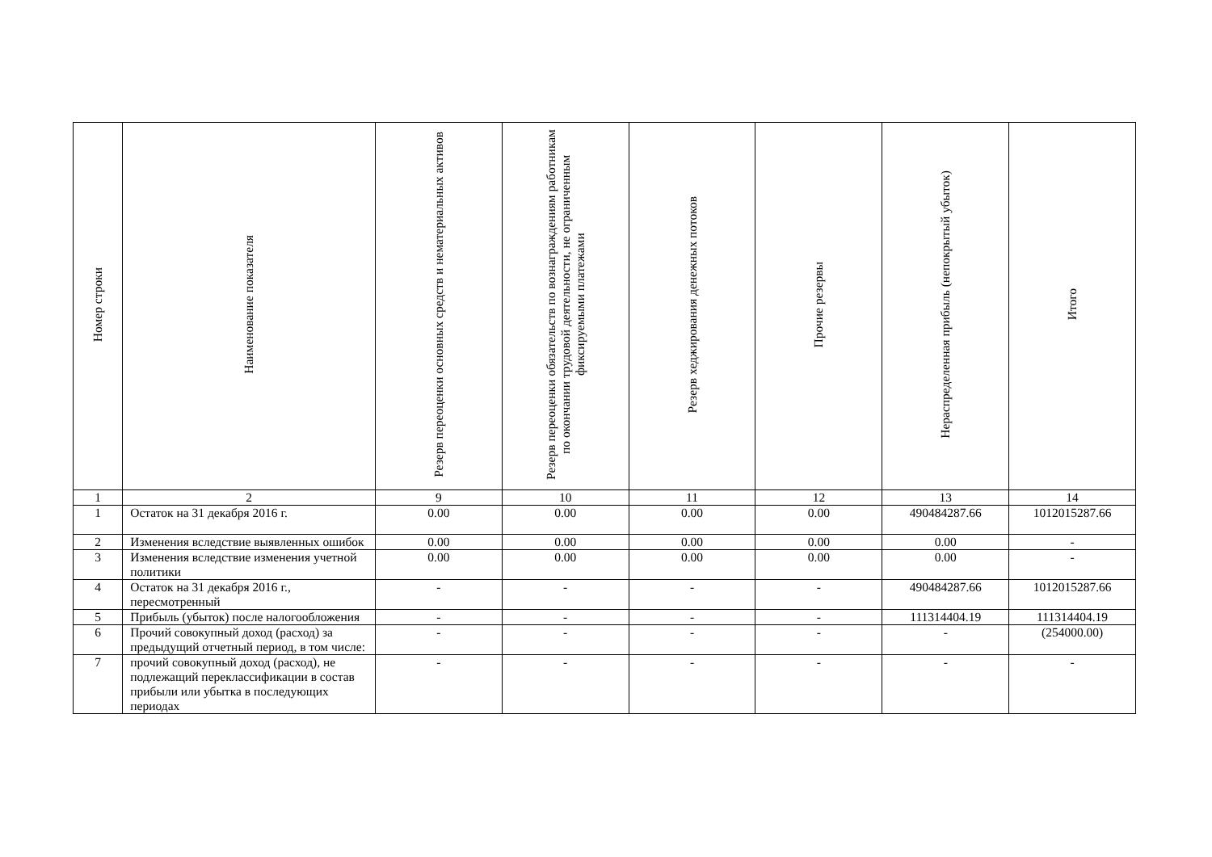| Номер строки | Наименование показателя | Резерв переоценки основных средств и нематериальных активов | Резерв переоценки обязательств по вознаграждениям работникам по окончании трудовой деятельности, не ограниченным фиксируемыми платежами | Резерв хеджирования денежных потоков | Прочие резервы | Нераспределенная прибыль (непокрытый убыток) | Итого |
| --- | --- | --- | --- | --- | --- | --- | --- |
| 1 | 2 | 9 | 10 | 11 | 12 | 13 | 14 |
| 1 | Остаток на 31 декабря 2016 г. | 0.00 | 0.00 | 0.00 | 0.00 | 490484287.66 | 1012015287.66 |
| 2 | Изменения вследствие выявленных ошибок | 0.00 | 0.00 | 0.00 | 0.00 | 0.00 | - |
| 3 | Изменения вследствие изменения учетной политики | 0.00 | 0.00 | 0.00 | 0.00 | 0.00 | - |
| 4 | Остаток на 31 декабря 2016 г., пересмотренный | - | - | - | - | 490484287.66 | 1012015287.66 |
| 5 | Прибыль (убыток) после налогообложения | - | - | - | - | 111314404.19 | 111314404.19 |
| 6 | Прочий совокупный доход (расход) за предыдущий отчетный период, в том числе: | - | - | - | - | - | (254000.00) |
| 7 | прочий совокупный доход (расход), не подлежащий переклассификации в состав прибыли или убытка в последующих периодах | - | - | - | - | - | - |